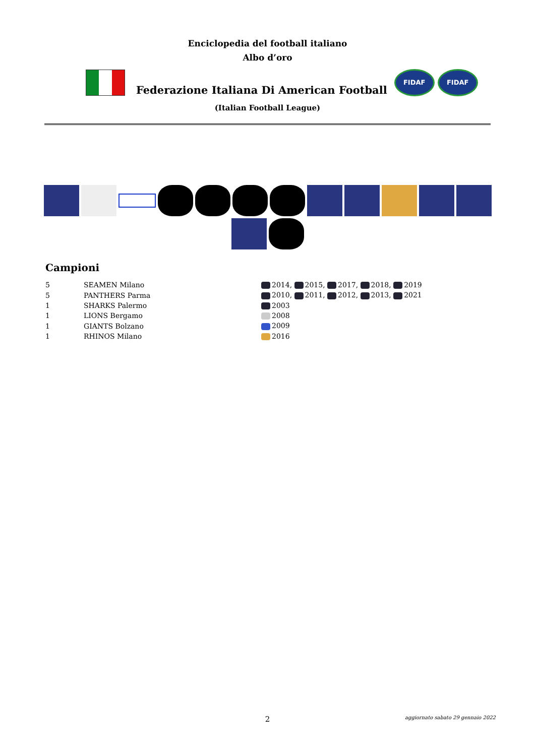Enciclopedia del football italiano
Albo d’oro
Federazione Italiana Di American Football
FIDAF FIDAF
(Italian Football League)
Campioni
| 5 | SEAMEN Milano | 2014, 2015, 2017, 2018, 2019 |
| 5 | PANTHERS Parma | 2010, 2011, 2012, 2013, 2021 |
| 1 | SHARKS Palermo | 2003 |
| 1 | LIONS Bergamo | 2008 |
| 1 | GIANTS Bolzano | 2009 |
| 1 | RHINOS Milano | 2016 |
2
aggiornato sabato 29 gennaio 2022